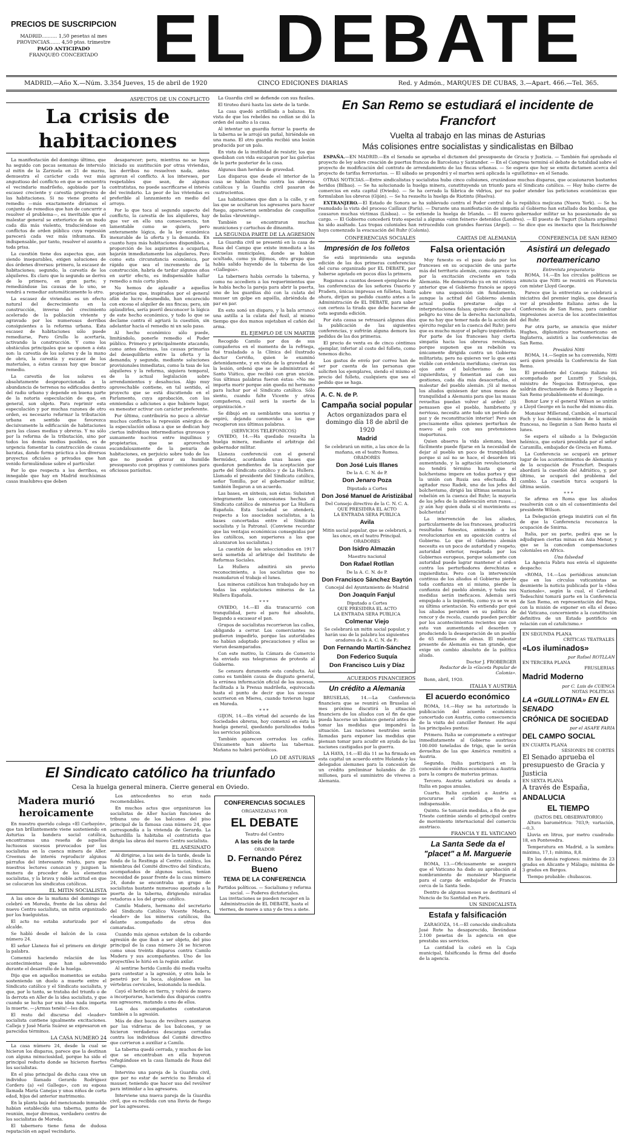PRECIOS DE SUSCRIPCION
MADRID.......... 1,50 pesetas al mes
PROVINCIAS....... 4,50 ptas. trimestre
PAGO ANTICIPADO
FRANQUEO CONCERTADO
EL DEBATE
MADRID.—Año X.—Núm. 3.354 Jueves, 15 de abril de 1920 CINCO EDICIONES DIARIAS Red. y Admón., MARQUES DE CUBAS, 3.—Apart. 466.—Tel. 365.
ASPECTOS DE UN CONFLICTO
La crisis de habitaciones
La manifestación del domingo último, que ha seguido con pocas semanas de intervalo al mitin de la Zarzuela en 21 de marzo, demuestra el carácter cada vez más angustioso del conflicto en que se encuentra el vecindario madrileño, agobiado por la escasez creciente y carestía progresiva de las habitaciones. Si no viene pronto el remedio —más exactamente diríamos el conjunto de remedios que han de concurrir a resolver el problema—, es inevitable que el malestar general se exteriorice de un modo cada día más violento, traduciéndose en conflictos de orden público cuya represión parecerá cada vez más inhumana. Es indispensable, por tanto, resolver el asunto a toda prisa.
La cuestión tiene dos aspectos que, aun siendo inseparables, exigen soluciones de dos órdenes diversos: primero, la escasez de habitaciones; segundo, la carestía de los alquileres. Es claro que lo segundo se deriva de lo primero, en gran parte; y remediándose las causas de lo uno, se vendrá a remediar automáticamente lo otro.
La escasez de viviendas es un efecto natural del decrecimiento en la construcción, inverso del crecimiento acelerado de la población viviente y agravado por los numerosos derribos consiguientes a la reforma urbana. Esta escasez de habitaciones sólo puede remediarse, Pero Grullo lo acertaría, activando la construcción. Y como los obstáculos principales que se oponen a ésta son: la carestía de los solares y de la mano de obra, la carestía y escasez de los materiales, a éstas causas hay que buscar remedio.
La carestía de los solares es absolutamente desproporcionada a la abundancia de terrenos no edificados dentro del radio urbano y depende en buena parte de la notoria especulación de que, en general, son objeto. Para reprimir esta especulación y por muchas razones de otro orden, es necesario reformar la tributación urbana en sentido que favorezca decisivamente la edificación de habitaciones para las clases medias y obreras. Y no sólo por la reforma de la tributación, sino por todos los demás medios posibles, es de urgencia fomentar la construcción de casas baratas, dando forma práctica a los diversos proyectos oficiales o privados que han venido formulándose sobre el particular.
Por lo que respecta a los derribos, es innegable que hay en Madrid muchísimas casas insalubres que deben
desaparecer; pero, mientras no se haya iniciado su sustitución por otras viviendas, los derribos no resuelven nada, antes agravan el conflicto. A los intereses, por respetables que sean, de algunos contratistas, no puede sacrificarse el interés del vecindario. La peor de las viviendas es preferible al lanzamiento en medio del arroyo.
Por lo que toca al segundo aspecto del conflicto, la carestía de los alquileres, hay que ver en ello una consecuencia, tan lamentable como se quiera, pero enteramente lógica, de la ley económica inexorable de la oferta y la demanda. En cuanto haya más habitaciones disponibles, a proporción de los aspirantes a ocuparlas, bajarán inmediatamente los alquileres. Pero como esta circunstancia económica, por rápido que sea el incremento de la construcción, habría de tardar algunos años en surtir efecto, es indispensable hallar remedio a más corto plazo.
No hemos de aplaudir a aquellos propietarios que, inspirados por el general afán de lucro desmedido, han encarecido con exceso el alquiler de sus fincas; pero, sin aplaudirles, sería pueril desconocer la lógica de este hecho económico, y todo lo que se declame contra él agriará la cuestión, sin adelantar hacia el remedio ni un solo paso.
Al hecho económico sólo puede, limitándolo, ponerle remedio el Poder público. Primero y principalmente atacando, como antes decimos, las causas primarias del desequilibrio entre la oferta y la demanda; y segundo, mediante soluciones provisionales inmediatas, como la tasa de los alquileres y la reforma, siquiera temporal, de la actual legislación sobre arrendamientos y desahucios. Algo muy aprovechable contiene, en tal sentido, el proyecto que se está discutiendo en el Parlamento, cuya aprobación, con las enmiendas o adiciones a que hubiere lugar, es menester activar con carácter preferente.
Por último, contribuiría no poco a aliviar muchos conflictos la represión enérgica de la especulación odiosa a que se dedican hoy ciertos individuos intermediarios gravosos y sumamente nocivos entre inquilinos y propietarios, que se aprovechan escandalosamente de la penuria de habitaciones, en perjuicio sobre todo de los que no pueden gravar su humilde presupuesto con propinas y comisiones para oficiosos parásitos.
La Guardia civil se defiende con sus fusiles.
El tiroteo duró hasta las siete de la tarde.
La casa quedó acribillada a balazos. En vista de que los rebeldes no cedían se dió la orden del asalto a la casa.
Al intentar un guardia forzar la puerta de la taberna se le arrojó un puñal, hiriéndole en una mano. El otro guardia recibió una lesión producida por un palo.
En vista de la inutilidad de resistir, los que quedaban con vida escaparon por las galerías de la parte posterior de la casa.
Algunos iban heridos de gravedad.
Los disparos que desde el interior de la casa se habían hecho contra los obreros católicos y la Guardia civil pasaron de cuatrocientos.
Las habitaciones que dan a la calle, y en las que se ocultaron los agresores para hacer fuego, aparecieron sembradas de casquillos de balas «browning».
También se encontraron muchas municiones y cartuchos de dinamita.
LA SEGUNDA PARTE DE LA AGRESION
La Guardia civil se presentó en la casa de Rosa del Campo que existe inmediata a las Escuelas municipales, donde se habían ocultado, como ya dijimos, otro grupo que había salido huyendo de la taberna de los «Gallegos».
La tabernera había cerrado la taberna, y como no accediera a los requerimientos que le había hecho la pareja para abrir la puerta, uno de los guardias dió con la culata del mauser un golpe en aquélla, abriéndola de par en par.
En esto sonó un disparo, y la bala arrancó una astilla a la culata del fusil, al mismo tiempo que dos manos sujetaban el cañón del arma.
EL EJEMPLO DE UN MARTIR
Recogido Camilo por dos de sus compañeros en el momento de la refriega, fué trasladado a la Clínica del ilustrado doctor Cerviño, quien le examinó detenidamente, y en vista de la gravedad de la lesión, ordenó que se le administrara el Santo Viático, que recibió con gran unción. Sus últimas palabras fueron éstas: «No me importa morir porque aún queda mi hermano para luchar por el Sindicato católico. Sólo siento, cuando falte Vicente y otros compañeros, cuál será la suerte de la organización.»
Se dibujó en su semblante una sonrisa y expiró, dejando conmovidos a los que recogieron sus últimas palabras.
(SERVICIOS TELEFONICOS)
OVIEDO, 14.—Ha quedado resuelta la huelga minera, mediante el arbitraje del gobernador militar.
Llaneza conferenció con el general Bermúdez, acordando unas bases que quedaron pendientes de la aceptación por parte del Sindicato católico y de La Hullera. Llamado el presidente del Sindicato católico, señor Tomillo, por el gobernador militar, también llegaron a un acuerdo.
Las bases, en síntesis, son éstas: Subsisten íntegramente las concesiones hechas al Sindicato católico de mineros por La Hullera Española. Esta Sociedad se atenderá, respecto a los asociados socialistas, a la bases concertadas entre el Sindicato socialista y la Patronal. (Conviene recordar que las ventajas económicas conseguidas por los católicos, son superiores a las que alcanzaron los socialistas.)
La cuestión de los seleccionados en 1917 será sometida al arbitraje del Instituto de Reformas Sociales.
La Hullera admitirá sin previo reconocimiento, a los socialistas que no reanudaron el trabajo el lunes.
Los mineros católicos han trabajado hoy en todas las explotaciones mineras de La Hullera Española.
* * *
OVIEDO, 14.—El día transcurrió con tranquilidad, pero el paro fué absoluto, llegando a escasear el pan.
Grupos de socialistas recorrieron las calles, obligando a cerrar. Los comerciantes no pudieron impedirlo, porque las autoridades no habían adoptado precauciones y ellos se vieron desamparados.
Con este motivo, la Cámara de Comercio ha enviado sus telegramas de protesta al Gobierno.
Se censura duramente esta conducta. Así como es también causa de disgusto general, la errónea información oficial de los sucesos, facilitada a la Prensa madrileña, equivocada hasta el punto de decir que los sucesos ocurrieron en Mieres, cuando tuvieron lugar en Moreda.
* * *
GIJON, 14.—En virtud del acuerdo de las Sociedades obreras, hoy comenzó en ésta la huelga general, quedando paralizados todos los servicios públicos.
También aparecen cerrados los cafés. Únicamente han abierto las tabernas. Mañana no habrá periódicos.
LO DE ASTURIAS
El Sindicato católico ha triunfado
Cesa la huelga general minera. Cierre general en Oviedo.
Madera murió heroicamente
En nuestro querido colega «El Carbayón», que tan brillantemente viene sosteniendo en Asturias la bandera social católica, encontramos una reseña de aquellos luctuosos sucesos provocados por los socialistas en la cuenca minera de Aller. Creemos de interés reproducir algunos párrafos del interesante relato, para que nuestros lectores conozcan y juzguen la manera de proceder de los elementos socialistas, y la brava y noble actitud en que se colocaron los sindicatos católicos.
EL MITIN SOCIALISTA
A las once de la mañana del domingo se celebró en Moreda, frente de las obras del nuevo Centro socialista, un mitin organizado por los huelguistas.
El acto no estaba autorizado por el alcalde.
Se habló desde el balcón de la casa número 24.
El señor Llaneza fué el primero en dirigir la palabra.
Comenzó haciendo relación de los acontecimientos que han sobrevenido durante el desarrollo de la huelga.
Dijo que en aquellos momentos se estaba sosteniendo un duelo a muerte entre el Sindicato católico y el Sindicato socialista, y que, por lo tanto, se trataba del triunfo o de la derrota en Aller de la idea socialista, y que cuando se lucha por una idea nada importa la muerte. —¡Armas tenéis!—les dice.
El resto del discurso del «leader» socialista contiene igualmente excitaciones. Calleja y José María Suárez se expresaron en parecidos términos.
LA CASA NUMERO 24
La casa número 24, desde la cual se hicieron los disparos, parece que la destinan con alguna minuciosidad, porque ha sido el principal reducto donde se hicieron fuertes los socialistas.
En el piso principal de dicha casa vive un individuo llamado Gerardo Rodríguez Cordero (a) «el Gallego», con su esposa llamada María Canejas y unos niños de corta edad, hijos del anterior matrimonio.
En la planta baja del mencionado inmueble habían establecido una taberna, punto de reunión, mejor diremos, verdadero centro de los socialistas de Moreda.
El tabernero tiene fama de dudosa reputación en aquel vecindario.
Los antecedentes no eran nada recomendables.
En muchos actos que organizaron los socialistas de Aller hacían funciones de tribuna uno de los balcones del piso principal de la famosa casa número 24, que correspondía a la vivienda de Gerardo. La buhardilla la habitaba el contratista que dirigía las obras del nuevo Centro socialista.
EL ASESINATO
Al dirigirse, a las seis de la tarde, desde la fonda de la Restinga al Centro católico, los miembros del Comité directivo del Sindicato, acompañados de algunos socios, tenían necesidad de pasar frente de la casa número 24, donde se encontraba un grupo de socialistas bastante numeroso apostado a la puerta de la taberna, dirigiendo miradas retadoras a los del grupo católico.
Camilo Madera, hermano del secretario del Sindicato Católico Vicente Madera, «leader» de los mineros católicos, iba delante acompañado de otros dos camaradas.
Cuando más ajenos estaban de la cobarde agresión de que iban a ser objeto, del piso principal de la casa número 24 se hicieron como unos treinta disparos contra Camilo Madera y sus acompañantes. Uno de los proyectiles le hirió en la región axilar.
Al sentirse herido Camilo dió media vuelta para contestar a la agresión, y otra bala le penetró por la boca, alojándose en las vértebras cervicales, lesionando la medula.
Cayó el herido en tierra, y volvió de nuevo a incorporarse, haciendo dos disparos contra sus agresores, matando a uno de ellos.
Los dos acompañantes contestaron también a la agresión.
Más de diez bocas de revólvers asomaron por las vidrieras de los balcones, y se hicieron verdaderas descargas cerradas contra los individuos del Comité directivo que corrieron a auxiliar a Camilo.
La taberna quedó cerrada, y muchos de los que se encontraban en ella huyeron refugiándose en la casa llamada de Rosa del Campo.
Intervino una pareja de la Guardia civil, que por no estar de servicio no llevaba el mauser, teniendo que hacer uso del revólver para intimidar a los agresores.
Interviene una nueva pareja de la Guardia civil, que es recibida con una lluvia de fuego por los agresores.
CONFERENCIAS SOCIALES
ORGANIZADAS POR
EL DEBATE
Teatro del Centro
A las seis de la tarde
ORADOR
D. Fernando Pérez Bueno
TEMA DE LA CONFERENCIA
Partidos políticos. — Socialismo y reforma social. — Poderes dictatoriales.
Las invitaciones se pueden recoger en la Administración de EL DEBATE, hasta el viernes, de nueve a una y de tres a siete.
En San Remo se estudiará el incidente de Francfort
Vuelta al trabajo en las minas de Asturias
Más colisiones entre socialistas y sindicalistas en Bilbao
ESPAÑA.—EN MADRID.—En el Senado se aprueba el dictamen del presupuesto de Gracia y Justicia. — También fué aprobado el proyecto de ley sobre creación de puertos francos de Barcelona y Santander. — En el Congreso terminó el debate de totalidad sobre el proyecto de modificación del contrato de arrendamiento de las fincas urbanas. — Se espera que hoy se emita dictamen acerca del proyecto de tarifas ferroviarias. — El sábado se propondrá y el martes será aplicada la «guillotina» en el Senado.
OTRAS NOTICIAS.—Entre sindicalistas y socialistas hubo cinco colisiones, cruzándose muchos disparos, que ocasionaron bastantes heridos (Bilbao). — Se ha solucionado la huelga minera, constituyendo un triunfo para el Sindicato católico. — Hoy hubo cierre de comercios en esta capital (Oviedo). — Se ha cerrado la fábrica de vidrios, por no poder atender las peticiones económicas que formulaban los obreros (Gijón). — Se ha resuelto la huelga de Riotinto (Huelva).
EXTRANJERO.—El Estado de Sonora se ha sublevado contra el Poder central de la república mejicana (Nueva York). — Se ha reanudado la vista del proceso Caillaux (París). — Durante una manifestación de simpatía al Gobierno han estallado dos bombas, que causaron muchas víctimas (Lisboa). — Se extiende la huelga de Irlanda. — El nuevo gobernador militar se ha posesionado de su cargo. — El Gobierno concederá trato especial a algunos «sinn feiners» detenidos (Londres). — El puesto de Tugurt (Sahara argelino) ha sido asaltado. Las tropas coloniales han retrocedido con grandes fuerzas (Argel). — Se dice que es inexacto que la Reichswehr haya comenzado la evacuación del Ruhr (Colonia).
CONFERENCIAS SOCIALES
Impresión de los folletos
Se está imprimiendo una segunda edición de las dos primeras conferencias del curso organizado por EL DEBATE, por haberse agotado en pocos días la primera.
Rogamos a cuantos deseen ejemplares de las conferencias de los señores Ossorio y Pradera, únicas impresas en folletos, hasta ahora, dirijan su pedido cuanto antes a la Administración de EL DEBATE, para saber con certeza la tirada que debe hacerse de esta segunda edición.
Por ésta causa se retrasará algunos días la publicación de las siguientes conferencias, y sufrirán alguna demora los pedidos de las dos primeras.
El precio de venta es de cinco céntimos ejemplar, inferior al costo del folleto, como tenemos dicho.
Los gastos de envío por correo han de ser por cuenta de las personas que soliciten los ejemplares, siendo el mismo el precio del folleto, cualquiera que sea el pedido que se haga.
A. C. N. de P.
Campaña social popular
Actos organizados para el domingo día 18 de abril de 1920
Madrid
Se celebrará un mitin, a las once de la mañana, en el teatro Romea.
ORADORES
Don José Luis Illanes
De la A. C. N. de P.
Don Jenaro Poza
Diputado a Cortes
Don José Manuel de Aristizábal
Del Consejo directivo de la C. N. C. A.
QUE PRESIDIRA EL ACTO
LA ENTRADA SERA PUBLICA
Avila
Mitin social popular, que se celebrará, a las once, en el teatro Principal.
ORADORES
Don Isidro Almazán
Maestro nacional
Don Rafael Rotllan
De la A. C. N. de P.
Don Francisco Sánchez Baytón
Concejal del Ayuntamiento de Madrid
Don Joaquín Fanjul
Diputado a Cortes
QUE PRESIDIRA EL ACTO
LA ENTRADA SERA PUBLICA
Colmenar Viejo
Se celebrará un mitin social popular, y harán uso de la palabra los siguientes oradores de la A. C. N. de P.:
Don Fernando Martín-Sánchez
Don Federico Suquía
Don Francisco Luis y Díaz
ACUERDOS FINANCIEROS
Un crédito a Alemania
BRUSELAS, 14.—La Conferencia financiera que se reunirá en Bruselas el mes próximo discutirá la situación financiera de los aliados con el fin de que pueda hacerse un balance general antes de tomar las medidas que impondrá la situación. Las naciones neutrales serán llamadas para exponer las medidas que piensan tomar para acudir en ayuda de las naciones castigadas por la guerra.
LA HAYA, 14.—El día 11 se ha firmado en esta capital un acuerdo entre Holanda y los delegados alemanes para la concesión de un crédito preliminar holandés de 25 millones, para el suministro de víveres a Alemania.
CARTAS DE ALEMANIA
Falsa orientación
Muy funesto es el paso dado por los franceses en su ocupación de una parte más del territorio alemán, como aparece ya por la excitación creciente en toda Alemania. He demostrado ya en mi crónica anterior que el Gobierno francés se apoyó sobre una suposición sin fundamento, aunque la actitud del Gobierno alemán actual podía prestarse algo a interpretaciones falsas; quiero decir que el peligro no vino de la derecha nacionalista, que no hay que temer nada de la acción del ejército regular en la cuenca del Ruhr; pero que es mucho mayor el peligro izquierdista. Por parte de los franceses hay cierta simpatía hacia los obreros revoltosos, porque suponen que su rebelión va únicamente dirigida contra un Gobierno militarista; pero no quieren ver lo que está visible con evidencia meridiana; cierran sus ojos ante el bolchevismo de los izquierdistas, y fomentan así con sus gestiones, cada día más desacertadas, el malestar del pueblo alemán. ¡Si al menos los aliados quisiesen dar unos meses de tranquilidad a Alemania para que las masas revueltas puedan volver al orden! ¡Si pensasen que el pueblo, hambriento y nervioso, necesita ante todo un período de paz y de reconstitución interior! Pero son precisamente ellos quienes perturban de nuevo el país con sus pretensiones inoportunas.
Quien observa la vida alemana, bien fácilmente puede fijarse en la necesidad de dejar al pueblo un poco de tranquilidad; porque si así no se hace, el desorden irá aumentando, y la agitación revolucionaria no tendrá término hasta que el bolchevismo impere en todas partes y que la unión con Rusia sea efectuada. El agitador ruso Radek, uno de los jefes del bolchevismo, dirigió las últimas semanas la rebelión en la cuenca del Ruhr; la mayoría de los jefes de la sublevación eran rusos...; ¡y aún hay quien duda si el movimiento es bolchevista!
La intervención de los aliados, particularmente de los franceses, producirá resultados funestos, animando a los revolucionarios en su oposición contra el Gobierno. Lo que el Gobierno alemán necesita es un poco de autoridad y respeto; autoridad exterior, respetada por los Gobiernos europeos, porque solamente con autoridad puede lograr mantener el orden contra los perturbadores derechistas e izquierdistas. Pero con la intervención continua de los aliados el Gobierno pierde toda confianza en sí mismo, pierde la confianza del pueblo alemán, y todas sus medidas serán ineficaces. Además será empujado a la izquierda, como ya se ve en su última orientación. No entiendo por qué los aliados persisten en su política de rencor y de recelo, cuando pueden percibir por los acontecimientos recientes que con esto van aumentando el desorden y produciendo la desesperación de un pueblo de 65 millones de almas. El malestar presente de Alemania es tan grande, que exige un cambio absoluto de la política aliada.
Doctor J. FROBERGER
Redactor de la «Gaceta Popular de Colonia».
Bonn, abril, 1920.
ITALIA Y AUSTRIA
El acuerdo económico
ROMA, 14.—Hoy se ha autorizado la publicación del acuerdo económico concertado con Austria, como consecuencia de la visita del canciller Renner. He aquí los principales puntos:
Primero. Italia se compromete a entregar inmediatamente al Gobierno austriaco 100.000 toneladas de trigo, que le serán devueltas de las que América remitirá a Austria.
Segundo. Italia participará en la concesión de créditos económicos a Austria para la compra de materias primas.
Tercero. Austria satisfará su deuda a Italia en pagos anuales.
Cuarto. Italia ayudará a Austria a procurarse el carbón que le es indispensable.
Quinto. Se tomarán medidas, a fin de que Trieste continúe siendo el principal centro de movimiento internacional del comercio austriaco.
FRANCIA Y EL VATICANO
La Santa Sede da el "placet" a M. Marguerie
ROMA, 13.—Oficiosamente se asegura que el Vaticano ha dado su aprobación al nombramiento de monsieur Marguerie para el cargo de embajador de Francia cerca de la Santa Sede.
Dentro de algunos meses se destinará el Nuncio de Su Santidad en París.
UN SINDICALISTA
Estafa y falsificación
ZARAGOZA, 14.—El conocido sindicalista José Rute ha desaparecido, llevándose 2.100 pesetas de la agencia en que prestaba sus servicios.
La cantidad la cobró en la Caja municipal, falsificando la firma del dueño de la agencia.
CONFERENCIA DE SAN REMO
Asistirá un delegado norteamericano
Entrevista preparatoria
ROMA, 14.—En los círculos políticos se anuncia que Nitti se reunirá en Florencia con míster Lloyd George.
Parece que la entrevista se celebrará a iniciativa del premier inglés, que desearía ver al presidente italiano antes de la Conferencia de San Remo, para cambiar impresiones acerca de los acontecimientos del Ruhr.
Por otra parte, se anuncia que míster Hughes, diplomático norteamericano en Inglaterra, asistirá a las conferencias de San Remo.
Presidirá Nitti
ROMA, 14.—Según se ha convenido, Nitti será quien presida la Conferencia de San Remo.
El presidente del Consejo italiano irá acompañado por Luzatti y Scialoja, ministro de Negocios Extranjeros, que saldrán directamente de Roma y llegarán a San Remo probablemente el domingo.
Bonar Law y el general Wilson se unirán a Lloyd George en la noche del mismo día.
Monsieur Millerand, Cambón, el mariscal Foch y los demás miembros de la misión francesa, no llegarán a San Remo hasta el lunes.
Se espera el sábado a la Delegación helénica, que estará presidida por el señor Caramilla, embajador de Grecia en Roma.
La Conferencia se ocupará en primer lugar de los acontecimientos de Alemania y de la ocupación de Francfort. Después abordará la cuestión del Adriático, y, por último, se ocupará del problema del cambio. La cuestión turca ocupará la última sesión.
* * *
Se afirma en Roma que los aliados resolverán con o sin el consentimiento del presidente Wilson.
La Delegación griega insistirá con el fin de que la Conferencia reconozca la ocupación de Smirna.
Italia, por su parte, pedirá que se la adjudiquen ciertas minas en Asia Menor, y que se la concedan compensaciones coloniales en Africa.
Una falsedad
La Agencia Fabra nos envía el siguiente despacho:
«ROMA, 14.—Los periódicos anuncian que en los círculos vaticanistas se desmiente la noticia publicada por la «Idea Nazionale», según la cual, el Cardenal Tedeschini tomará parte en la Conferencia de San Remo, en representación del Papa, con la misión de exponer en ella el deseo del Vaticano, concerniente a la constitución definitiva de un Estado pontificio en relación con el catolicismo.»
EN SEGUNDA PLANA
CRITICAS TEATRALES
«Los iluminados»
por Rafael ROTLLAN
EN TERCERA PLANA
FRUSLERIAS
Madrid Moderno
por C. Luis de CUENCA
NOTAS POLITICAS
LA «GUILLOTINA» EN EL SENADO
CRÓNICA DE SOCIEDAD
por el ASAFE FARIA
DEL CAMPO SOCIAL
EN CUARTA PLANA
SESIONES DE CORTES
El Senado aprueba el presupuesto de Gracia y Justicia
EN SEXTA PLANA
A través de España,
ANDALUCIA
EL TIEMPO
(DATOS DEL OBSERVATORIO)
Altura barométrica: 703,9; variación, —0,3.
Lluvia en litros, por metro cuadrado: 18, en Pontevedra.
Temperatura en Madrid, a la sombra: máxima, 17,1; mínima, 8,8.
En las demás regiones: máxima de 23 grados en Alicante y Málaga; mínima de 3 grados en Burgos.
Tiempo probable: chubascos.